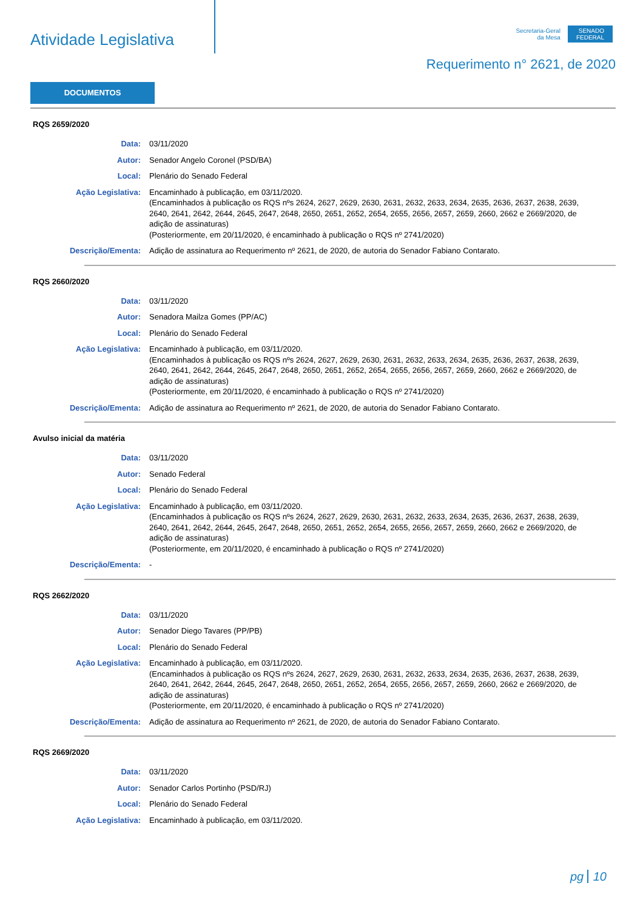Atividade Legislativa
Secretaria-Geral
da Mesa
SENADO
FEDERAL
Requerimento n° 2621, de 2020
DOCUMENTOS
RQS 2659/2020
Data: 03/11/2020
Autor: Senador Angelo Coronel (PSD/BA)
Local: Plenário do Senado Federal
Ação Legislativa: Encaminhado à publicação, em 03/11/2020.
(Encaminhados à publicação os RQS nºs 2624, 2627, 2629, 2630, 2631, 2632, 2633, 2634, 2635, 2636, 2637, 2638, 2639, 2640, 2641, 2642, 2644, 2645, 2647, 2648, 2650, 2651, 2652, 2654, 2655, 2656, 2657, 2659, 2660, 2662 e 2669/2020, de adição de assinaturas)
(Posteriormente, em 20/11/2020, é encaminhado à publicação o RQS nº 2741/2020)
Descrição/Ementa: Adição de assinatura ao Requerimento nº 2621, de 2020, de autoria do Senador Fabiano Contarato.
RQS 2660/2020
Data: 03/11/2020
Autor: Senadora Mailza Gomes (PP/AC)
Local: Plenário do Senado Federal
Ação Legislativa: Encaminhado à publicação, em 03/11/2020.
(Encaminhados à publicação os RQS nºs 2624, 2627, 2629, 2630, 2631, 2632, 2633, 2634, 2635, 2636, 2637, 2638, 2639, 2640, 2641, 2642, 2644, 2645, 2647, 2648, 2650, 2651, 2652, 2654, 2655, 2656, 2657, 2659, 2660, 2662 e 2669/2020, de adição de assinaturas)
(Posteriormente, em 20/11/2020, é encaminhado à publicação o RQS nº 2741/2020)
Descrição/Ementa: Adição de assinatura ao Requerimento nº 2621, de 2020, de autoria do Senador Fabiano Contarato.
Avulso inicial da matéria
Data: 03/11/2020
Autor: Senado Federal
Local: Plenário do Senado Federal
Ação Legislativa: Encaminhado à publicação, em 03/11/2020.
(Encaminhados à publicação os RQS nºs 2624, 2627, 2629, 2630, 2631, 2632, 2633, 2634, 2635, 2636, 2637, 2638, 2639, 2640, 2641, 2642, 2644, 2645, 2647, 2648, 2650, 2651, 2652, 2654, 2655, 2656, 2657, 2659, 2660, 2662 e 2669/2020, de adição de assinaturas)
(Posteriormente, em 20/11/2020, é encaminhado à publicação o RQS nº 2741/2020)
Descrição/Ementa: -
RQS 2662/2020
Data: 03/11/2020
Autor: Senador Diego Tavares (PP/PB)
Local: Plenário do Senado Federal
Ação Legislativa: Encaminhado à publicação, em 03/11/2020.
(Encaminhados à publicação os RQS nºs 2624, 2627, 2629, 2630, 2631, 2632, 2633, 2634, 2635, 2636, 2637, 2638, 2639, 2640, 2641, 2642, 2644, 2645, 2647, 2648, 2650, 2651, 2652, 2654, 2655, 2656, 2657, 2659, 2660, 2662 e 2669/2020, de adição de assinaturas)
(Posteriormente, em 20/11/2020, é encaminhado à publicação o RQS nº 2741/2020)
Descrição/Ementa: Adição de assinatura ao Requerimento nº 2621, de 2020, de autoria do Senador Fabiano Contarato.
RQS 2669/2020
Data: 03/11/2020
Autor: Senador Carlos Portinho (PSD/RJ)
Local: Plenário do Senado Federal
Ação Legislativa: Encaminhado à publicação, em 03/11/2020.
pg 10